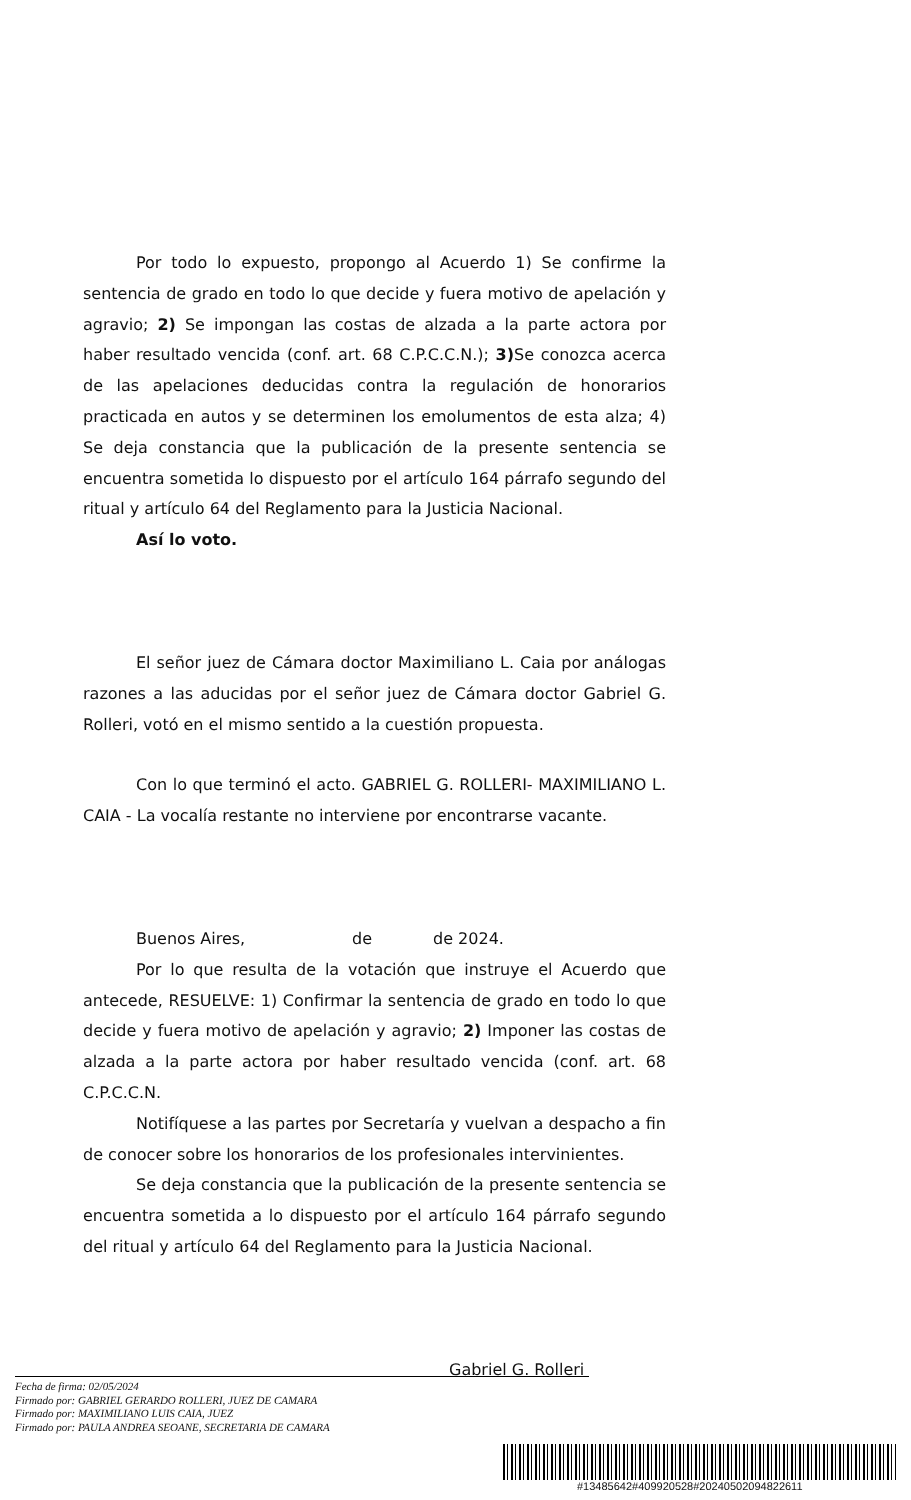Por todo lo expuesto, propongo al Acuerdo 1) Se confirme la sentencia de grado en todo lo que decide y fuera motivo de apelación y agravio; 2) Se impongan las costas de alzada a la parte actora por haber resultado vencida (conf. art. 68 C.P.C.C.N.); 3) Se conozca acerca de las apelaciones deducidas contra la regulación de honorarios practicada en autos y se determinen los emolumentos de esta alza; 4) Se deja constancia que la publicación de la presente sentencia se encuentra sometida lo dispuesto por el artículo 164 párrafo segundo del ritual y artículo 64 del Reglamento para la Justicia Nacional.
Así lo voto.
El señor juez de Cámara doctor Maximiliano L. Caia por análogas razones a las aducidas por el señor juez de Cámara doctor Gabriel G. Rolleri, votó en el mismo sentido a la cuestión propuesta.
Con lo que terminó el acto. GABRIEL G. ROLLERI- MAXIMILIANO L. CAIA - La vocalía restante no interviene por encontrarse vacante.
Buenos Aires, de de 2024.
Por lo que resulta de la votación que instruye el Acuerdo que antecede, RESUELVE: 1) Confirmar la sentencia de grado en todo lo que decide y fuera motivo de apelación y agravio; 2) Imponer las costas de alzada a la parte actora por haber resultado vencida (conf. art. 68 C.P.C.C.N.
Notifíquese a las partes por Secretaría y vuelvan a despacho a fin de conocer sobre los honorarios de los profesionales intervinientes.
Se deja constancia que la publicación de la presente sentencia se encuentra sometida a lo dispuesto por el artículo 164 párrafo segundo del ritual y artículo 64 del Reglamento para la Justicia Nacional.
Gabriel G. Rolleri
Fecha de firma: 02/05/2024
Firmado por: GABRIEL GERARDO ROLLERI, JUEZ DE CAMARA
Firmado por: MAXIMILIANO LUIS CAIA, JUEZ
Firmado por: PAULA ANDREA SEOANE, SECRETARIA DE CAMARA
#13485642#409920528#20240502094822611